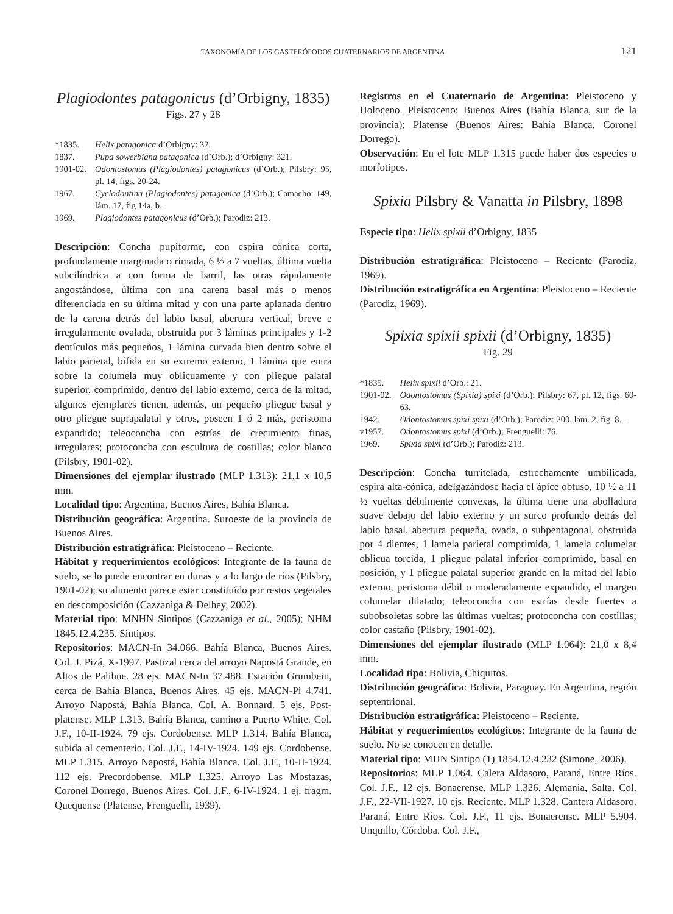TAXONOMÍA DE LOS GASTERÓPODOS CUATERNARIOS DE ARGENTINA 121
Plagiodontes patagonicus (d’Orbigny, 1835)
Figs. 27 y 28
*1835. Helix patagonica d’Orbigny: 32.
1837. Pupa sowerbiana patagonica (d’Orb.); d’Orbigny: 321.
1901-02. Odontostomus (Plagiodontes) patagonicus (d’Orb.); Pilsbry: 95, pl. 14, figs. 20-24.
1967. Cyclodontina (Plagiodontes) patagonica (d’Orb.); Camacho: 149, lám. 17, fig 14a, b.
1969. Plagiodontes patagonicus (d’Orb.); Parodiz: 213.
Descripción: Concha pupiforme, con espira cónica corta, profundamente marginada o rimada, 6 ½ a 7 vueltas, última vuelta subcilíndrica a con forma de barril, las otras rápidamente angostándose, última con una carena basal más o menos diferenciada en su última mitad y con una parte aplanada dentro de la carena detrás del labio basal, abertura vertical, breve e irregularmente ovalada, obstruida por 3 láminas principales y 1-2 dentículos más pequeños, 1 lámina curvada bien dentro sobre el labio parietal, bífida en su extremo externo, 1 lámina que entra sobre la columela muy oblicuamente y con pliegue palatal superior, comprimido, dentro del labio externo, cerca de la mitad, algunos ejemplares tienen, además, un pequeño pliegue basal y otro pliegue suprapalatal y otros, poseen 1 ó 2 más, peristoma expandido; teleoconcha con estrías de crecimiento finas, irregulares; protoconcha con escultura de costillas; color blanco (Pilsbry, 1901-02).
Dimensiones del ejemplar ilustrado (MLP 1.313): 21,1 x 10,5 mm.
Localidad tipo: Argentina, Buenos Aires, Bahía Blanca.
Distribución geográfica: Argentina. Suroeste de la provincia de Buenos Aires.
Distribución estratigráfica: Pleistoceno – Reciente.
Hábitat y requerimientos ecológicos: Integrante de la fauna de suelo, se lo puede encontrar en dunas y a lo largo de ríos (Pilsbry, 1901-02); su alimento parece estar constituído por restos vegetales en descomposición (Cazzaniga & Delhey, 2002).
Material tipo: MNHN Sintipos (Cazzaniga et al., 2005); NHM 1845.12.4.235. Sintipos.
Repositorios: MACN-In 34.066. Bahía Blanca, Buenos Aires. Col. J. Pizá, X-1997. Pastizal cerca del arroyo Napostá Grande, en Altos de Palihue. 28 ejs. MACN-In 37.488. Estación Grumbein, cerca de Bahía Blanca, Buenos Aires. 45 ejs. MACN-Pi 4.741. Arroyo Napostá, Bahía Blanca. Col. A. Bonnard. 5 ejs. Post-platense. MLP 1.313. Bahía Blanca, camino a Puerto White. Col. J.F., 10-II-1924. 79 ejs. Cordobense. MLP 1.314. Bahía Blanca, subida al cementerio. Col. J.F., 14-IV-1924. 149 ejs. Cordobense. MLP 1.315. Arroyo Napostá, Bahía Blanca. Col. J.F., 10-II-1924. 112 ejs. Precordobense. MLP 1.325. Arroyo Las Mostazas, Coronel Dorrego, Buenos Aires. Col. J.F., 6-IV-1924. 1 ej. fragm. Quequense (Platense, Frenguelli, 1939).
Registros en el Cuaternario de Argentina: Pleistoceno y Holoceno. Pleistoceno: Buenos Aires (Bahía Blanca, sur de la provincia); Platense (Buenos Aires: Bahía Blanca, Coronel Dorrego).
Observación: En el lote MLP 1.315 puede haber dos especies o morfotipos.
Spixia Pilsbry & Vanatta in Pilsbry, 1898
Especie tipo: Helix spixii d’Orbigny, 1835
Distribución estratigráfica: Pleistoceno – Reciente (Parodiz, 1969).
Distribución estratigráfica en Argentina: Pleistoceno – Reciente (Parodiz, 1969).
Spixia spixii spixii (d’Orbigny, 1835)
Fig. 29
*1835. Helix spixii d’Orb.: 21.
1901-02. Odontostomus (Spixia) spixi (d’Orb.); Pilsbry: 67, pl. 12, figs. 60-63.
1942. Odontostomus spixi spixi (d’Orb.); Parodiz: 200, lám. 2, fig. 8._
v1957. Odontostomus spixi (d’Orb.); Frenguelli: 76.
1969. Spixia spixi (d’Orb.); Parodiz: 213.
Descripción: Concha turritelada, estrechamente umbilicada, espira alta-cónica, adelgazándose hacia el ápice obtuso, 10 ½ a 11 ½ vueltas débilmente convexas, la última tiene una abolladura suave debajo del labio externo y un surco profundo detrás del labio basal, abertura pequeña, ovada, o subpentagonal, obstruida por 4 dientes, 1 lamela parietal comprimida, 1 lamela columelar oblicua torcida, 1 pliegue palatal inferior comprimido, basal en posición, y 1 pliegue palatal superior grande en la mitad del labio externo, peristoma débil o moderadamente expandido, el margen columelar dilatado; teleoconcha con estrías desde fuertes a subobsoletas sobre las últimas vueltas; protoconcha con costillas; color castaño (Pilsbry, 1901-02).
Dimensiones del ejemplar ilustrado (MLP 1.064): 21,0 x 8,4 mm.
Localidad tipo: Bolivia, Chiquitos.
Distribución geográfica: Bolivia, Paraguay. En Argentina, región septentrional.
Distribución estratigráfica: Pleistoceno – Reciente.
Hábitat y requerimientos ecológicos: Integrante de la fauna de suelo. No se conocen en detalle.
Material tipo: MHN Sintipo (1) 1854.12.4.232 (Simone, 2006).
Repositorios: MLP 1.064. Calera Aldasoro, Paraná, Entre Ríos. Col. J.F., 12 ejs. Bonaerense. MLP 1.326. Alemania, Salta. Col. J.F., 22-VII-1927. 10 ejs. Reciente. MLP 1.328. Cantera Aldasoro. Paraná, Entre Ríos. Col. J.F., 11 ejs. Bonaerense. MLP 5.904. Unquillo, Córdoba. Col. J.F.,